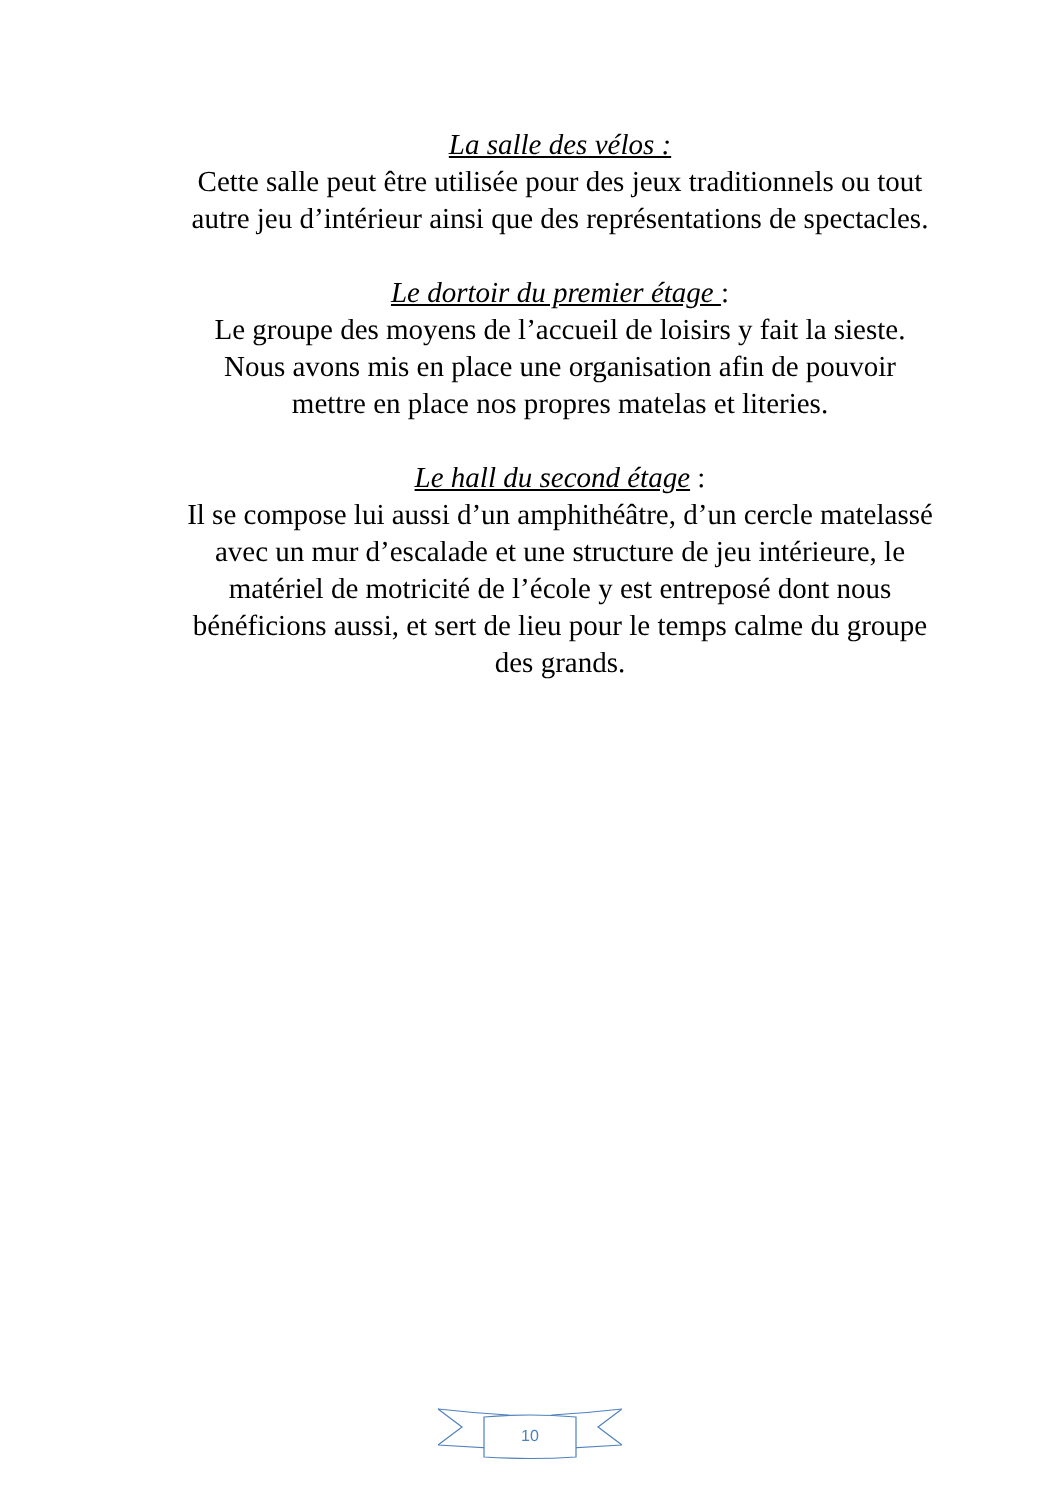La salle des vélos :
Cette salle peut être utilisée pour des jeux traditionnels ou tout autre jeu d’intérieur ainsi que des représentations de spectacles.
Le dortoir du premier étage :
Le groupe des moyens de l’accueil de loisirs y fait la sieste. Nous avons mis en place une organisation afin de pouvoir mettre en place nos propres matelas et literies.
Le hall du second étage :
Il se compose lui aussi d’un amphithéâtre, d’un cercle matelassé avec un mur d’escalade et une structure de jeu intérieure, le matériel de motricité de l’école y est entreposé dont nous bénéficions aussi, et sert de lieu pour le temps calme du groupe des grands.
10